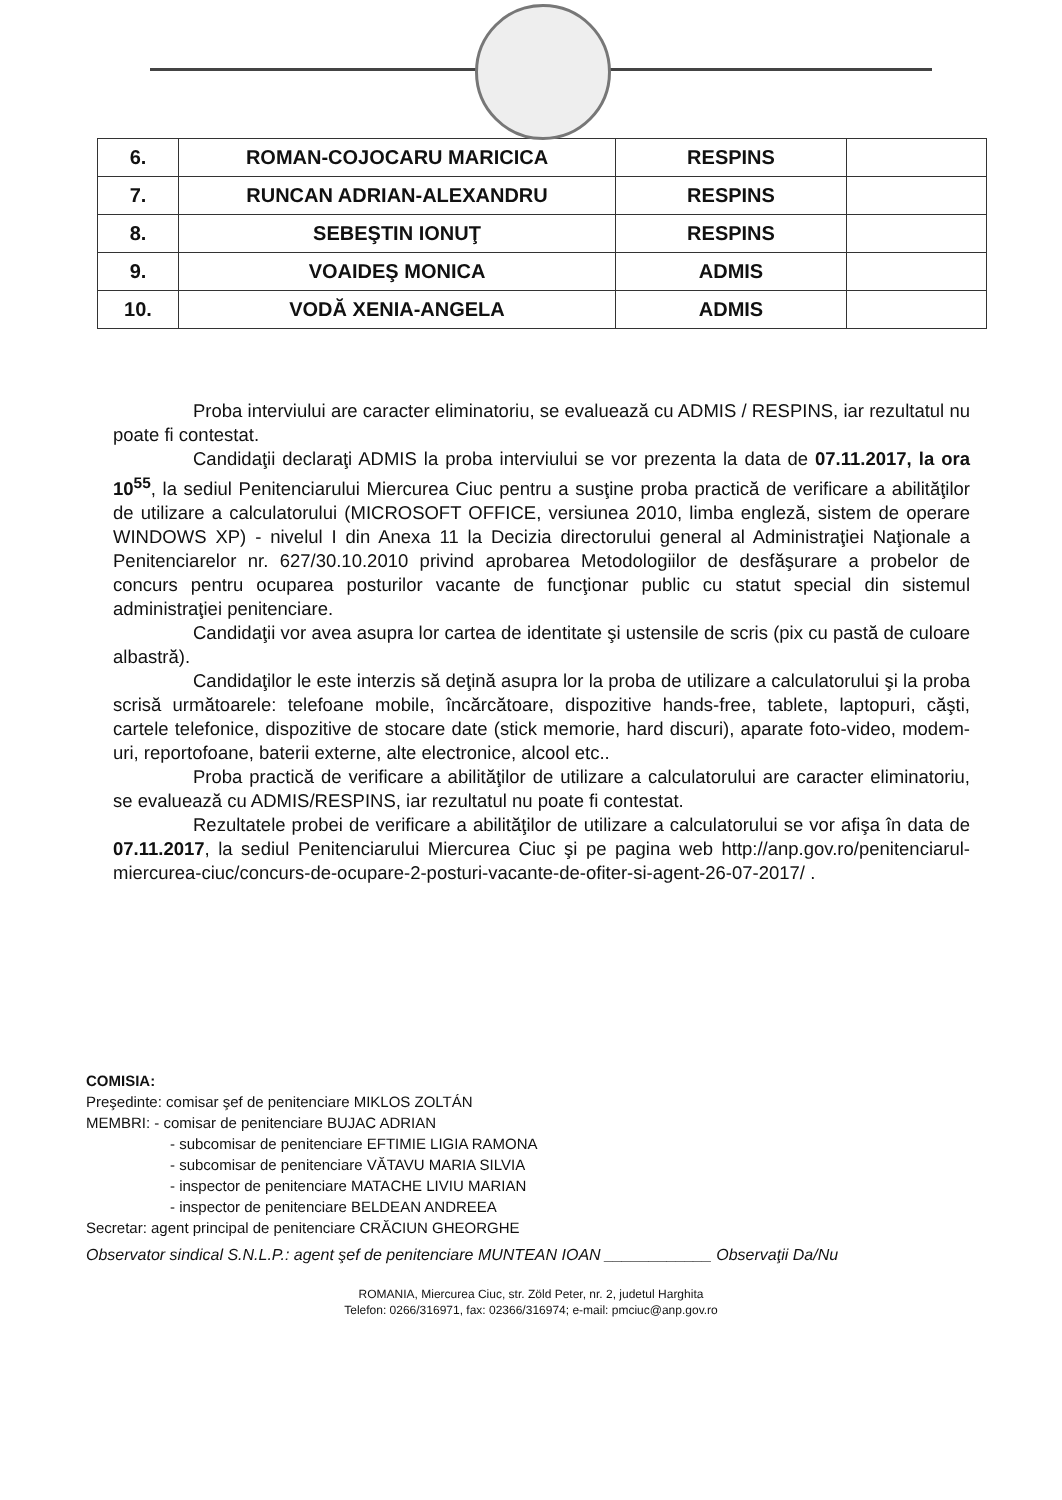| 6. | ROMAN-COJOCARU MARICICA | RESPINS | |
| 7. | RUNCAN ADRIAN-ALEXANDRU | RESPINS | |
| 8. | SEBEŞTIN IONUŢ | RESPINS | |
| 9. | VOAIDEŞ MONICA | ADMIS | |
| 10. | VODĂ XENIA-ANGELA | ADMIS | |
Proba interviului are caracter eliminatoriu, se evaluează cu ADMIS / RESPINS, iar rezultatul nu poate fi contestat.
Candidaţii declaraţi ADMIS la proba interviului se vor prezenta la data de 07.11.2017, la ora 10<sup>55</sup>, la sediul Penitenciarului Miercurea Ciuc pentru a susţine proba practică de verificare a abilităţilor de utilizare a calculatorului (MICROSOFT OFFICE, versiunea 2010, limba engleză, sistem de operare WINDOWS XP) - nivelul I din Anexa 11 la Decizia directorului general al Administraţiei Naţionale a Penitenciarelor nr. 627/30.10.2010 privind aprobarea Metodologiilor de desfăşurare a probelor de concurs pentru ocuparea posturilor vacante de funcţionar public cu statut special din sistemul administraţiei penitenciare.
Candidaţii vor avea asupra lor cartea de identitate şi ustensile de scris (pix cu pastă de culoare albastră).
Candidaţilor le este interzis să deţină asupra lor la proba de utilizare a calculatorului şi la proba scrisă următoarele: telefoane mobile, încărcătoare, dispozitive hands-free, tablete, laptopuri, căşti, cartele telefonice, dispozitive de stocare date (stick memorie, hard discuri), aparate foto-video, modem-uri, reportofoane, baterii externe, alte electronice, alcool etc..
Proba practică de verificare a abilităţilor de utilizare a calculatorului are caracter eliminatoriu, se evaluează cu ADMIS/RESPINS, iar rezultatul nu poate fi contestat.
Rezultatele probei de verificare a abilităţilor de utilizare a calculatorului se vor afişa în data de 07.11.2017, la sediul Penitenciarului Miercurea Ciuc şi pe pagina web http://anp.gov.ro/penitenciarul-miercurea-ciuc/concurs-de-ocupare-2-posturi-vacante-de-ofiter-si-agent-26-07-2017/ .
COMISIA:
Preşedinte: comisar şef de penitenciare MIKLOS ZOLTÁN
MEMBRI: - comisar de penitenciare BUJAC ADRIAN
- subcomisar de penitenciare EFTIMIE LIGIA RAMONA
- subcomisar de penitenciare VĂTAVU MARIA SILVIA
- inspector de penitenciare MATACHE LIVIU MARIAN
- inspector de penitenciare BELDEAN ANDREEA
Secretar: agent principal de penitenciare CRĂCIUN GHEORGHE
Observator sindical S.N.L.P.: agent şef de penitenciare MUNTEAN IOAN ____________ Observaţii Da/Nu
ROMANIA, Miercurea Ciuc, str. Zöld Peter, nr. 2, judetul Harghita
Telefon: 0266/316971, fax: 02366/316974; e-mail: pmciuc@anp.gov.ro